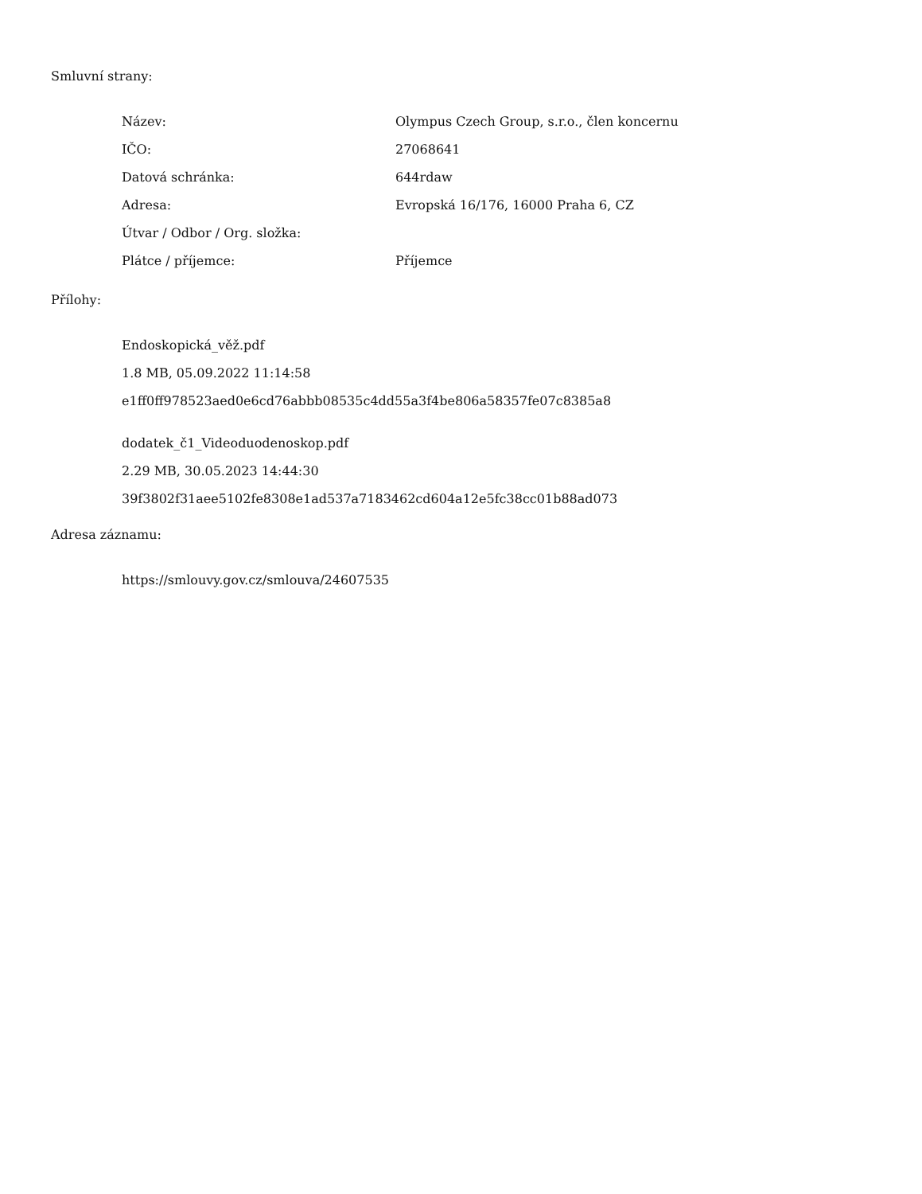Smluvní strany:
| Název: | Olympus Czech Group, s.r.o., člen koncernu |
| IČO: | 27068641 |
| Datová schránka: | 644rdaw |
| Adresa: | Evropská 16/176, 16000 Praha 6, CZ |
| Útvar / Odbor / Org. složka: | |
| Plátce / příjemce: | Příjemce |
Přílohy:
Endoskopická_věž.pdf
1.8 MB, 05.09.2022 11:14:58
e1ff0ff978523aed0e6cd76abbb08535c4dd55a3f4be806a58357fe07c8385a8
dodatek_č1_Videoduodenoskop.pdf
2.29 MB, 30.05.2023 14:44:30
39f3802f31aee5102fe8308e1ad537a7183462cd604a12e5fc38cc01b88ad073
Adresa záznamu:
https://smlouvy.gov.cz/smlouva/24607535